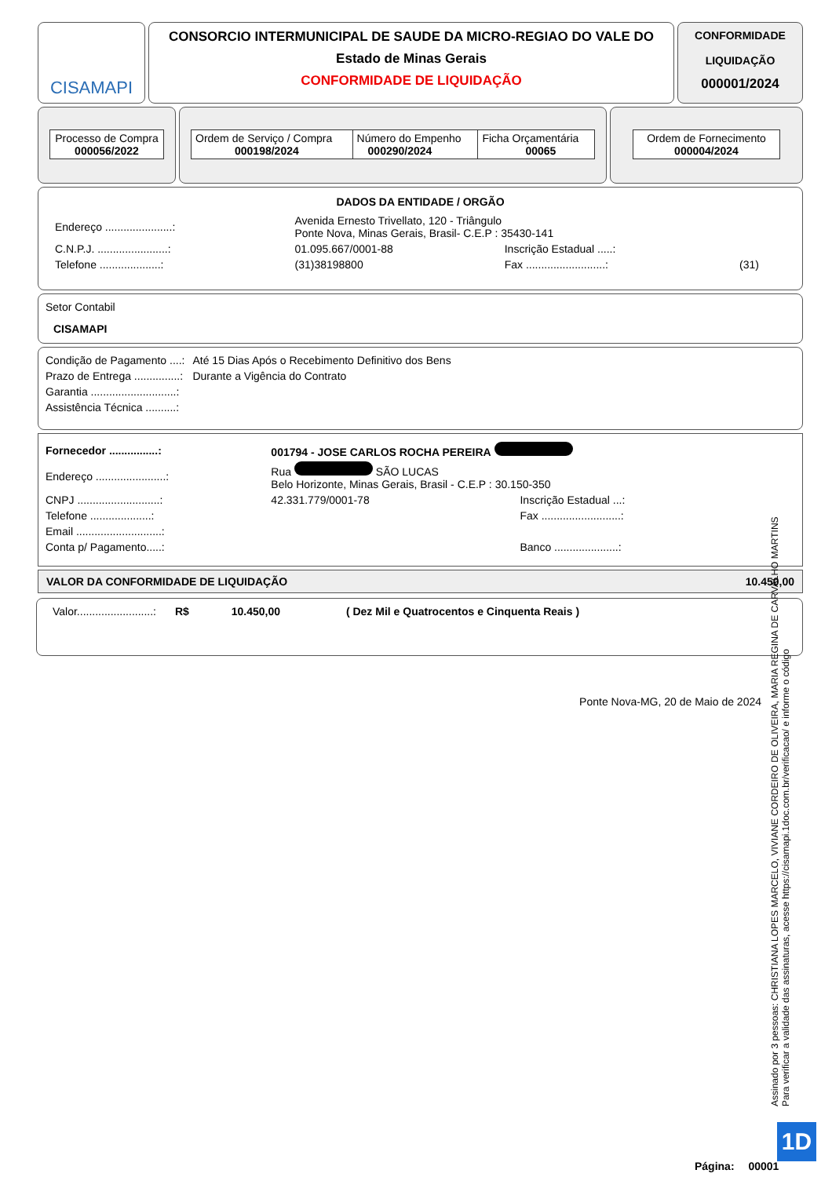CISAMAPI
CONSORCIO INTERMUNICIPAL DE SAUDE DA MICRO-REGIAO DO VALE DO
Estado de Minas Gerais
CONFORMIDADE DE LIQUIDAÇÃO
CONFORMIDADE
LIQUIDAÇÃO
000001/2024
| Processo de Compra 000056/2022 |
| Ordem de Serviço / Compra 000198/2024 | Número do Empenho 000290/2024 | Ficha Orçamentária 00065 |
| Ordem de Fornecimento 000004/2024 |
DADOS DA ENTIDADE / ORGÃO
| Endereço ......................: | Avenida Ernesto Trivellato, 120 - Triângulo Ponte Nova, Minas Gerais, Brasil- C.E.P : 35430-141 | | |
| C.N.P.J. .......................: | 01.095.667/0001-88 | Inscrição Estadual .....: | |
| Telefone ....................: | (31)38198800 | Fax ..........................: | (31) |
Setor Contabil
CISAMAPI
| Condição de Pagamento ....: | Até 15 Dias Após o Recebimento Definitivo dos Bens |
| Prazo de Entrega ...............: | Durante a Vigência do Contrato |
| Garantia ............................: | |
| Assistência Técnica ..........: | |
| Fornecedor ................: | 001794 - JOSE CARLOS ROCHA PEREIRA | | |
| Endereço .......................: | Rua SÃO LUCAS Belo Horizonte, Minas Gerais, Brasil - C.E.P : 30.150-350 | | |
| CNPJ ...........................: | 42.331.779/0001-78 | Inscrição Estadual ...: | |
| Telefone ....................: | | Fax ..........................: | |
| Email ............................: | | | |
| Conta p/ Pagamento.....: | | Banco .....................: | |
VALOR DA CONFORMIDADE DE LIQUIDAÇÃO 10.450,00
Valor.........................: R$ 10.450,00 ( Dez Mil e Quatrocentos e Cinquenta Reais )
Ponte Nova-MG, 20 de Maio de 2024
Assinado por 3 pessoas: CHRISTIANA LOPES MARCELO, VIVIANE CORDEIRO DE OLIVEIRA, MARIA REGINA DE CARVALHO MARTINS
Para verificar a validade das assinaturas, acesse https://cisamapi.1doc.com.br/verificacao/ e informe o código
1D
Página: 00001